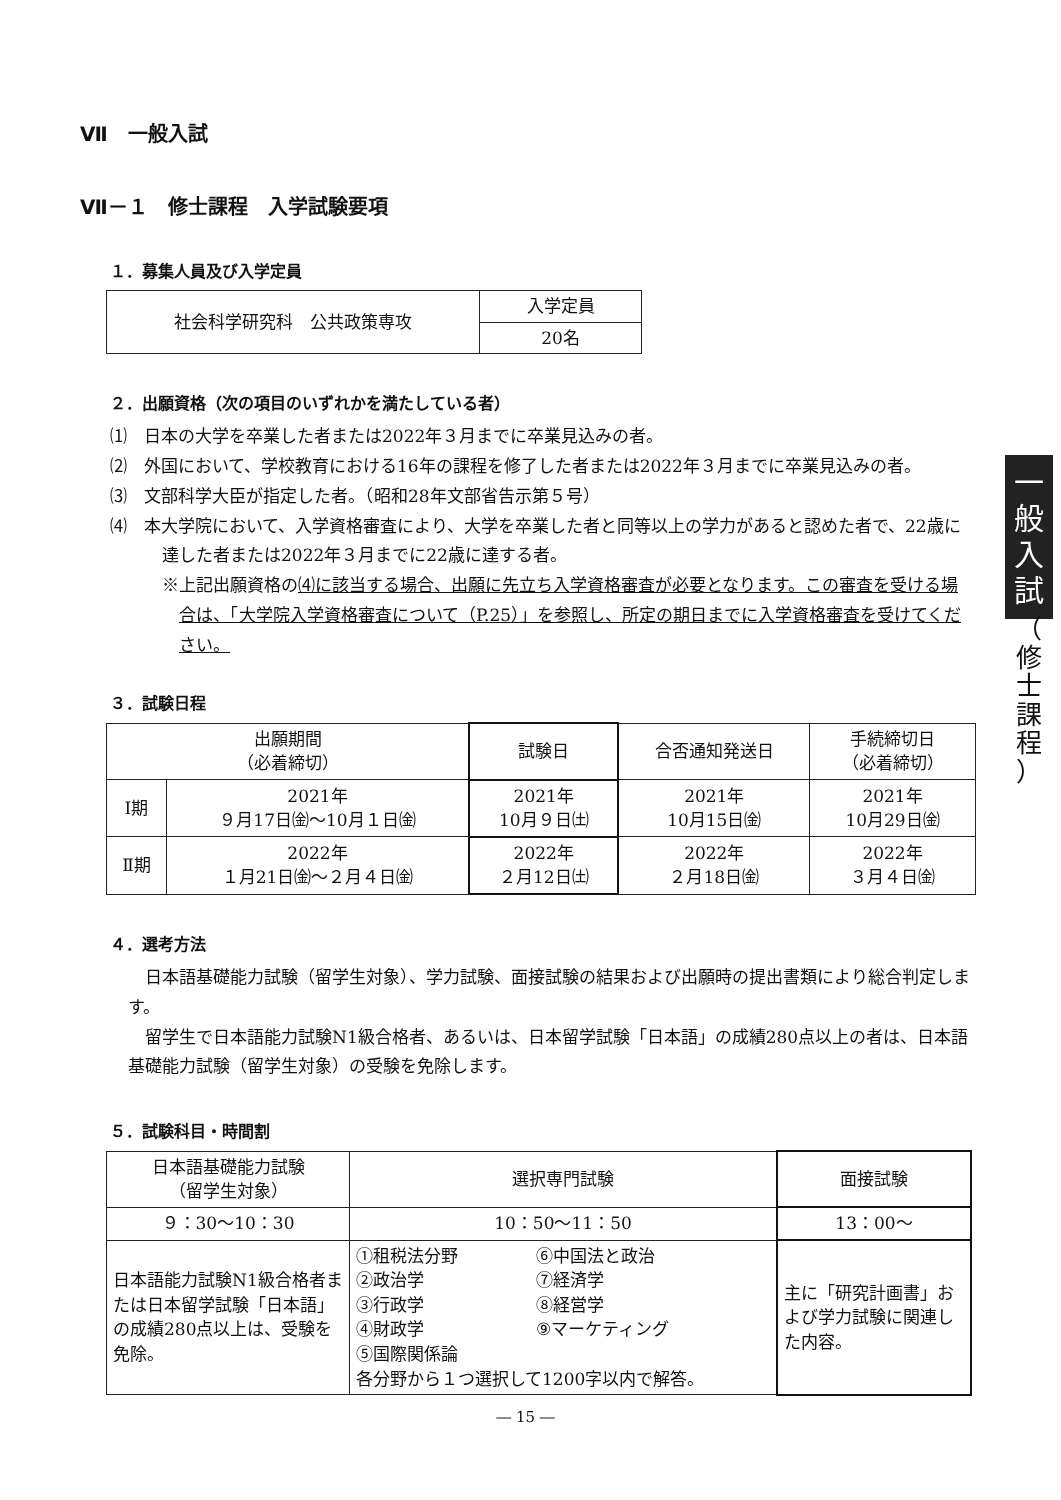一
般
入
試
（
修
士
課
程
）
Ⅶ　一般入試
Ⅶ－１　修士課程　入学試験要項
１．募集人員及び入学定員
| 社会科学研究科 公共政策専攻 | 入学定員 |
| | 20名 |
２．出願資格（次の項目のいずれかを満たしている者）
⑴　日本の大学を卒業した者または2022年３月までに卒業見込みの者。
⑵　外国において、学校教育における16年の課程を修了した者または2022年３月までに卒業見込みの者。
⑶　文部科学大臣が指定した者。（昭和28年文部省告示第５号）
⑷　本大学院において、入学資格審査により、大学を卒業した者と同等以上の学力があると認めた者で、22歳に達した者または2022年３月までに22歳に達する者。
※上記出願資格の⑷に該当する場合、出願に先立ち入学資格審査が必要となります。この審査を受ける場合は、「大学院入学資格審査について（P.25）」を参照し、所定の期日までに入学資格審査を受けてください。
３．試験日程
| 出願期間 （必着締切） | | 試験日 | 合否通知発送日 | 手続締切日 （必着締切） |
| Ⅰ期 | 2021年 ９月17日㈮～10月１日㈮ | 2021年 10月９日㈯ | 2021年 10月15日㈮ | 2021年 10月29日㈮ |
| Ⅱ期 | 2022年 １月21日㈮～２月４日㈮ | 2022年 ２月12日㈯ | 2022年 ２月18日㈮ | 2022年 ３月４日㈮ |
４．選考方法
日本語基礎能力試験（留学生対象）、学力試験、面接試験の結果および出願時の提出書類により総合判定します。
留学生で日本語能力試験N1級合格者、あるいは、日本留学試験「日本語」の成績280点以上の者は、日本語基礎能力試験（留学生対象）の受験を免除します。
５．試験科目・時間割
| 日本語基礎能力試験 （留学生対象） | 選択専門試験 | 面接試験 |
| ９：30～10：30 | 10：50～11：50 | 13：00～ |
| 日本語能力試験N1級合格者または日本留学試験「日本語」の成績280点以上は、受験を免除。 | ①租税法分野 ②政治学 ③行政学 ④財政学 ⑤国際関係論 ⑥中国法と政治 ⑦経済学 ⑧経営学 ⑨マーケティング 各分野から１つ選択して1200字以内で解答。 | 主に「研究計画書」および学力試験に関連した内容。 |
― 15 ―